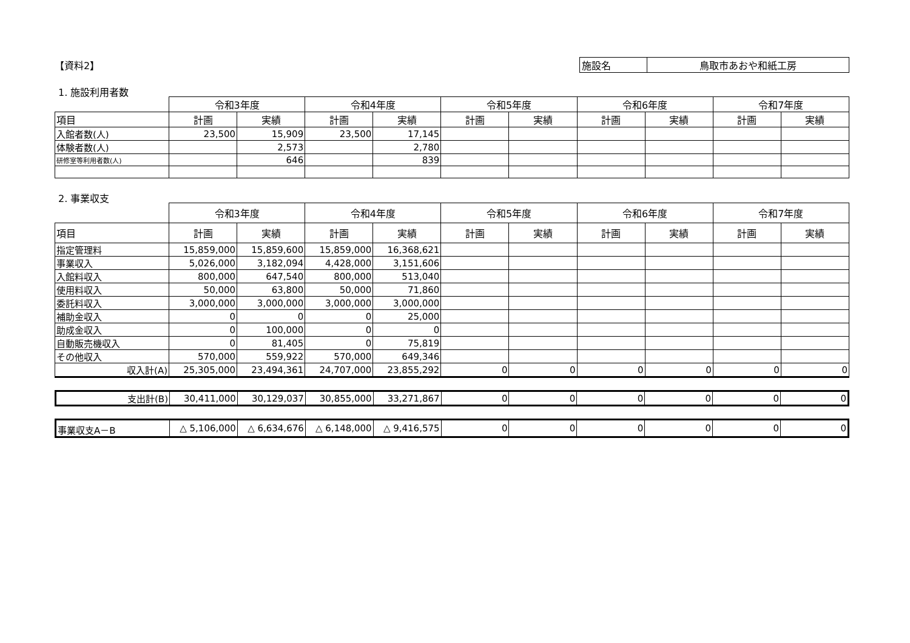【資料2】
| 施設名 | 鳥取市あおや和紙工房 |
1. 施設利用者数
| | 令和3年度 | | 令和4年度 | | 令和5年度 | | 令和6年度 | | 令和7年度 | |
| 項目 | 計画 | 実績 | 計画 | 実績 | 計画 | 実績 | 計画 | 実績 | 計画 | 実績 |
| 入館者数(人) | 23,500 | 15,909 | 23,500 | 17,145 | | | | | | |
| 体験者数(人) | | 2,573 | | 2,780 | | | | | | |
| 研修室等利用者数(人) | | 646 | | 839 | | | | | | |
2. 事業収支
| | 令和3年度 | | 令和4年度 | | 令和5年度 | | 令和6年度 | | 令和7年度 | |
| 項目 | 計画 | 実績 | 計画 | 実績 | 計画 | 実績 | 計画 | 実績 | 計画 | 実績 |
| 指定管理料 | 15,859,000 | 15,859,600 | 15,859,000 | 16,368,621 | | | | | | |
| 事業収入 | 5,026,000 | 3,182,094 | 4,428,000 | 3,151,606 | | | | | | |
| 入館料収入 | 800,000 | 647,540 | 800,000 | 513,040 | | | | | | |
| 使用料収入 | 50,000 | 63,800 | 50,000 | 71,860 | | | | | | |
| 委託料収入 | 3,000,000 | 3,000,000 | 3,000,000 | 3,000,000 | | | | | | |
| 補助金収入 | 0 | 0 | 0 | 25,000 | | | | | | |
| 助成金収入 | 0 | 100,000 | 0 | 0 | | | | | | |
| 自動販売機収入 | 0 | 81,405 | 0 | 75,819 | | | | | | |
| その他収入 | 570,000 | 559,922 | 570,000 | 649,346 | | | | | | |
| 収入計(A) | 25,305,000 | 23,494,361 | 24,707,000 | 23,855,292 | 0 | 0 | 0 | 0 | 0 | 0 |
| 支出計(B) | 30,411,000 | 30,129,037 | 30,855,000 | 33,271,867 | 0 | 0 | 0 | 0 | 0 | 0 |
| 事業収支A－B | △ 5,106,000 | △ 6,634,676 | △ 6,148,000 | △ 9,416,575 | 0 | 0 | 0 | 0 | 0 | 0 |